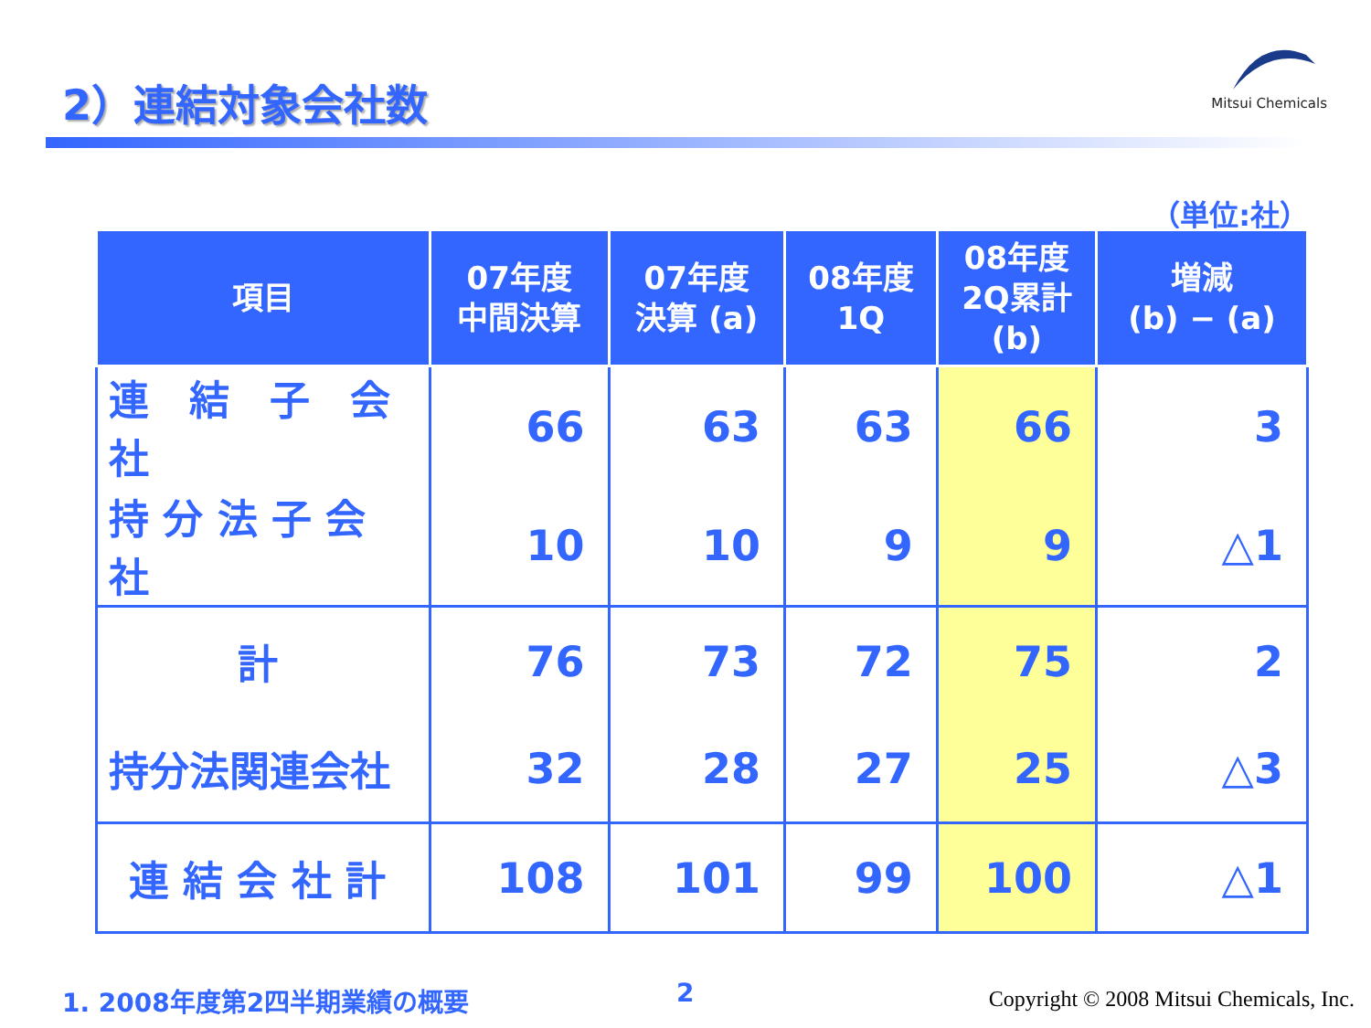2）連結対象会社数
Mitsui Chemicals
（単位:社）
| 項目 | 07年度 中間決算 | 07年度 決算 (a) | 08年度 1Q | 08年度 2Q累計 (b) | 増減 (b) − (a) |
| --- | --- | --- | --- | --- | --- |
| 連 結 子 会 社 | 66 | 63 | 63 | 66 | 3 |
| 持 分 法 子 会 社 | 10 | 10 | 9 | 9 | △1 |
| 計 | 76 | 73 | 72 | 75 | 2 |
| 持分法関連会社 | 32 | 28 | 27 | 25 | △3 |
| 連 結 会 社 計 | 108 | 101 | 99 | 100 | △1 |
1. 2008年度第2四半期業績の概要 2
Copyright © 2008 Mitsui Chemicals, Inc.